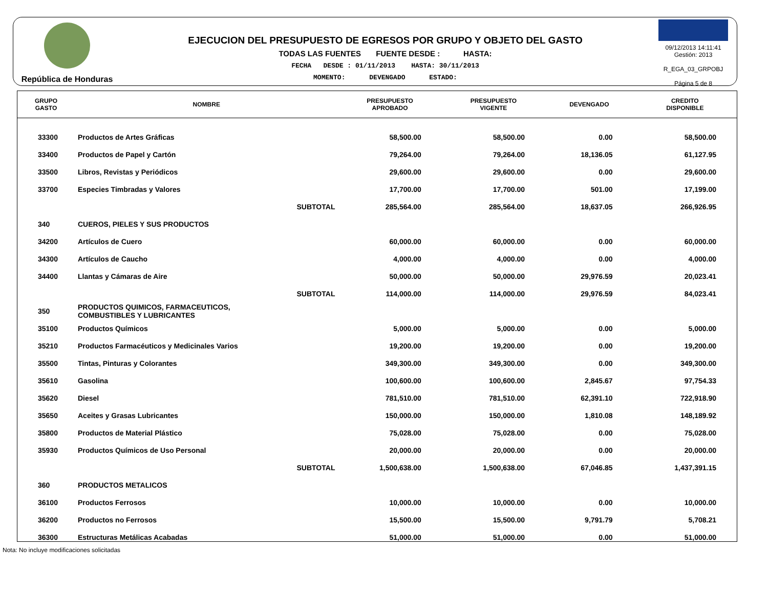República de Honduras
EJECUCION DEL PRESUPUESTO DE EGRESOS POR GRUPO Y OBJETO DEL GASTO
TODAS LAS FUENTES FUENTE DESDE : HASTA:
FECHA DESDE : 01/11/2013 HASTA: 30/11/2013
MOMENTO: DEVENGADO ESTADO:
09/12/2013 14:11:41
Gestión: 2013
R_EGA_03_GRPOBJ
Página 5 de 8
| GRUPO GASTO | NOMBRE | PRESUPUESTO APROBADO | PRESUPUESTO VIGENTE | DEVENGADO | CREDITO DISPONIBLE |
| --- | --- | --- | --- | --- | --- |
| 33300 | Productos de Artes Gráficas | 58,500.00 | 58,500.00 | 0.00 | 58,500.00 |
| 33400 | Productos de Papel y Cartón | 79,264.00 | 79,264.00 | 18,136.05 | 61,127.95 |
| 33500 | Libros, Revistas y Periódicos | 29,600.00 | 29,600.00 | 0.00 | 29,600.00 |
| 33700 | Especies Timbradas y Valores | 17,700.00 | 17,700.00 | 501.00 | 17,199.00 |
| | SUBTOTAL | 285,564.00 | 285,564.00 | 18,637.05 | 266,926.95 |
| 340 | CUEROS, PIELES Y SUS PRODUCTOS | | | | |
| 34200 | Artículos de Cuero | 60,000.00 | 60,000.00 | 0.00 | 60,000.00 |
| 34300 | Artículos de Caucho | 4,000.00 | 4,000.00 | 0.00 | 4,000.00 |
| 34400 | Llantas y Cámaras de Aire | 50,000.00 | 50,000.00 | 29,976.59 | 20,023.41 |
| | SUBTOTAL | 114,000.00 | 114,000.00 | 29,976.59 | 84,023.41 |
| 350 | PRODUCTOS QUIMICOS, FARMACEUTICOS, COMBUSTIBLES Y LUBRICANTES | | | | |
| 35100 | Productos Químicos | 5,000.00 | 5,000.00 | 0.00 | 5,000.00 |
| 35210 | Productos Farmacéuticos y Medicinales Varios | 19,200.00 | 19,200.00 | 0.00 | 19,200.00 |
| 35500 | Tintas, Pinturas y Colorantes | 349,300.00 | 349,300.00 | 0.00 | 349,300.00 |
| 35610 | Gasolina | 100,600.00 | 100,600.00 | 2,845.67 | 97,754.33 |
| 35620 | Diesel | 781,510.00 | 781,510.00 | 62,391.10 | 722,918.90 |
| 35650 | Aceites y Grasas Lubricantes | 150,000.00 | 150,000.00 | 1,810.08 | 148,189.92 |
| 35800 | Productos de Material Plástico | 75,028.00 | 75,028.00 | 0.00 | 75,028.00 |
| 35930 | Productos Químicos de Uso Personal | 20,000.00 | 20,000.00 | 0.00 | 20,000.00 |
| | SUBTOTAL | 1,500,638.00 | 1,500,638.00 | 67,046.85 | 1,437,391.15 |
| 360 | PRODUCTOS METALICOS | | | | |
| 36100 | Productos Ferrosos | 10,000.00 | 10,000.00 | 0.00 | 10,000.00 |
| 36200 | Productos no Ferrosos | 15,500.00 | 15,500.00 | 9,791.79 | 5,708.21 |
| 36300 | Estructuras Metálicas Acabadas | 51,000.00 | 51,000.00 | 0.00 | 51,000.00 |
Nota: No incluye modificaciones solicitadas